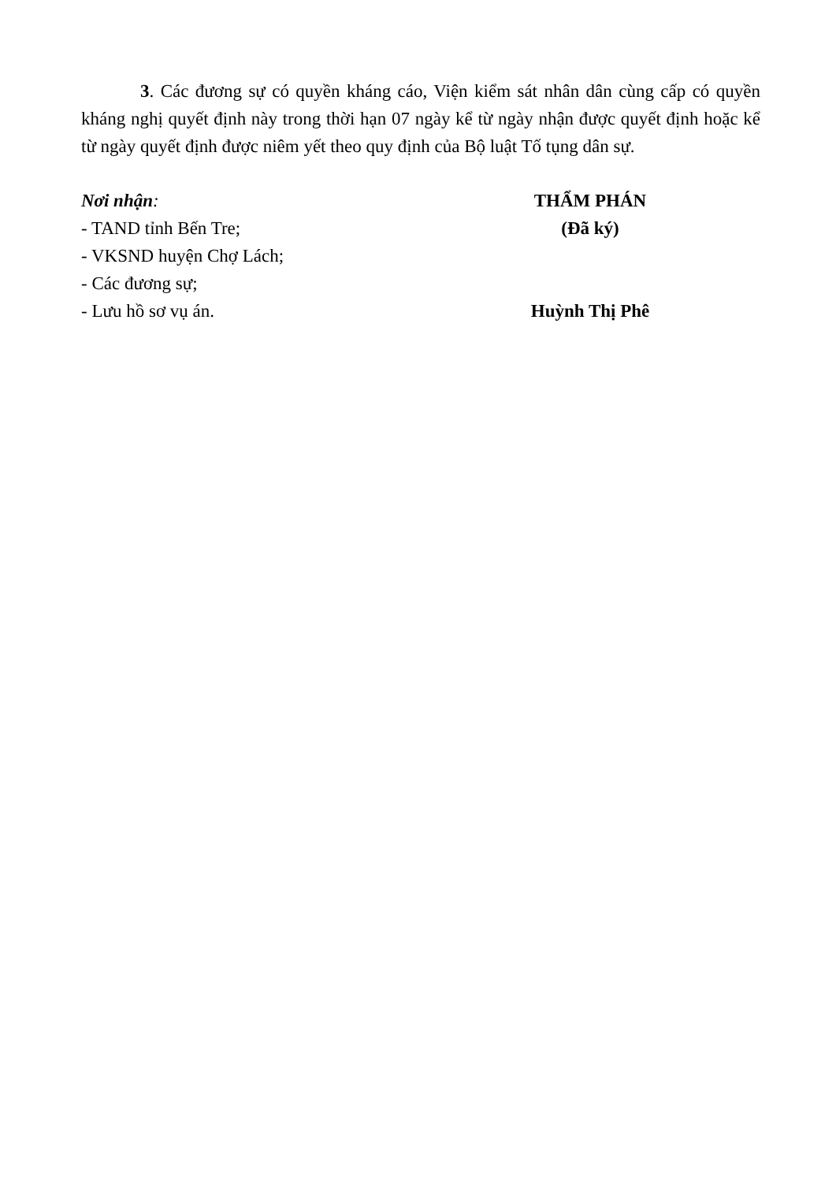3. Các đương sự có quyền kháng cáo, Viện kiểm sát nhân dân cùng cấp có quyền kháng nghị quyết định này trong thời hạn 07 ngày kể từ ngày nhận được quyết định hoặc kể từ ngày quyết định được niêm yết theo quy định của Bộ luật Tố tụng dân sự.
Nơi nhận:
- TAND tỉnh Bến Tre;
- VKSND huyện Chợ Lách;
- Các đương sự;
- Lưu hồ sơ vụ án.
THẨM PHÁN
(Đã ký)
Huỳnh Thị Phê